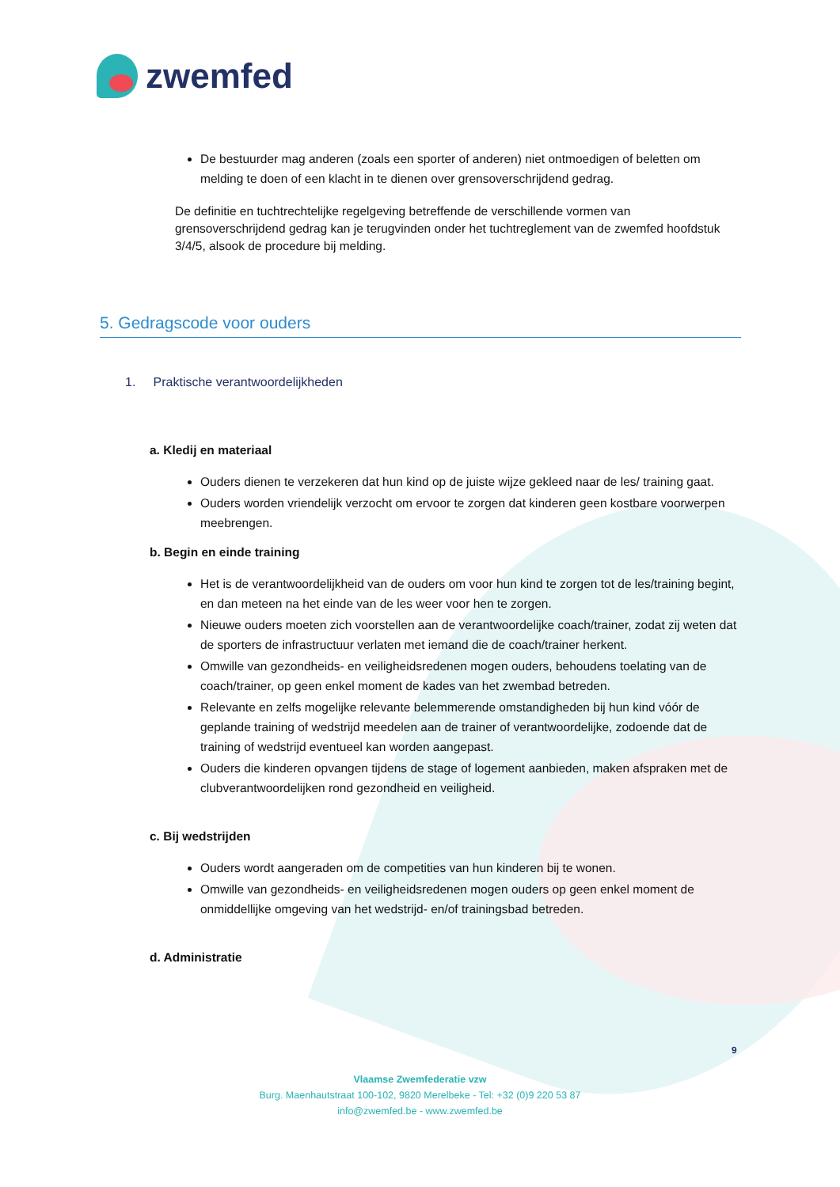zwemfed
De bestuurder mag anderen (zoals een sporter of anderen) niet ontmoedigen of beletten om melding te doen of een klacht in te dienen over grensoverschrijdend gedrag.
De definitie en tuchtrechtelijke regelgeving betreffende de verschillende vormen van grensoverschrijdend gedrag kan je terugvinden onder het tuchtreglement van de zwemfed hoofdstuk 3/4/5, alsook de procedure bij melding.
5. Gedragscode voor ouders
1. Praktische verantwoordelijkheden
a. Kledij en materiaal
Ouders dienen te verzekeren dat hun kind op de juiste wijze gekleed naar de les/ training gaat.
Ouders worden vriendelijk verzocht om ervoor te zorgen dat kinderen geen kostbare voorwerpen meebrengen.
b. Begin en einde training
Het is de verantwoordelijkheid van de ouders om voor hun kind te zorgen tot de les/training begint, en dan meteen na het einde van de les weer voor hen te zorgen.
Nieuwe ouders moeten zich voorstellen aan de verantwoordelijke coach/trainer, zodat zij weten dat de sporters de infrastructuur verlaten met iemand die de coach/trainer herkent.
Omwille van gezondheids- en veiligheidsredenen mogen ouders, behoudens toelating van de coach/trainer, op geen enkel moment de kades van het zwembad betreden.
Relevante en zelfs mogelijke relevante belemmerende omstandigheden bij hun kind vóór de geplande training of wedstrijd meedelen aan de trainer of verantwoordelijke, zodoende dat de training of wedstrijd eventueel kan worden aangepast.
Ouders die kinderen opvangen tijdens de stage of logement aanbieden, maken afspraken met de clubverantwoordelijken rond gezondheid en veiligheid.
c. Bij wedstrijden
Ouders wordt aangeraden om de competities van hun kinderen bij te wonen.
Omwille van gezondheids- en veiligheidsredenen mogen ouders op geen enkel moment de onmiddellijke omgeving van het wedstrijd- en/of trainingsbad betreden.
d. Administratie
9
Vlaamse Zwemfederatie vzw
Burg. Maenhautstraat 100-102, 9820 Merelbeke - Tel: +32 (0)9 220 53 87
info@zwemfed.be - www.zwemfed.be